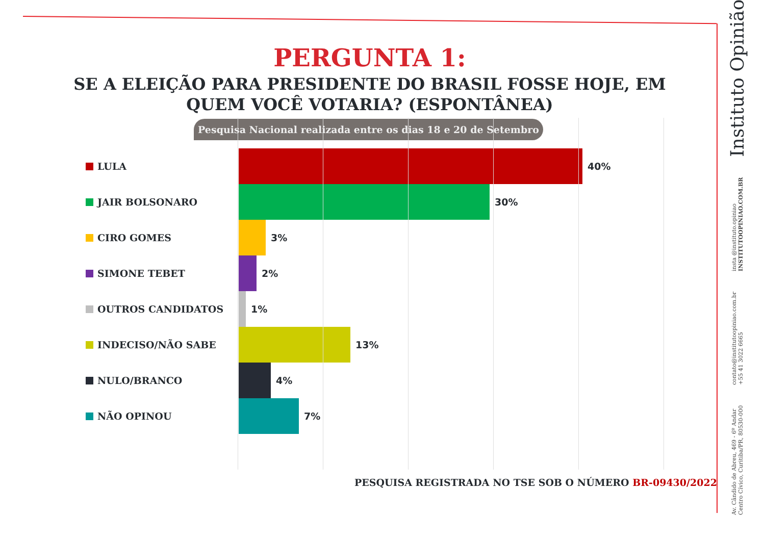PERGUNTA 1:
SE A ELEIÇÃO PARA PRESIDENTE DO BRASIL FOSSE HOJE, EM QUEM VOCÊ VOTARIA? (ESPONTÂNEA)
Pesquisa Nacional realizada entre os dias 18 e 20 de Setembro
LULA 40%
JAIR BOLSONARO 30%
CIRO GOMES 3%
SIMONE TEBET 2%
OUTROS CANDIDATOS 1%
INDECISO/NÃO SABE 13%
NULO/BRANCO 4%
NÃO OPINOU 7%
PESQUISA REGISTRADA NO TSE SOB O NÚMERO BR-09430/2022
Av. Cândido de Abreu, 469 - 6º Andar
Centro Cívico, Curitiba/PR, 80530-000
contato@institutoopiniao.com.br
+55 41 3022 6665
insta @instituto.opiniao
INSTITUTOOPINIAO.COM.BR
Instituto Opinião